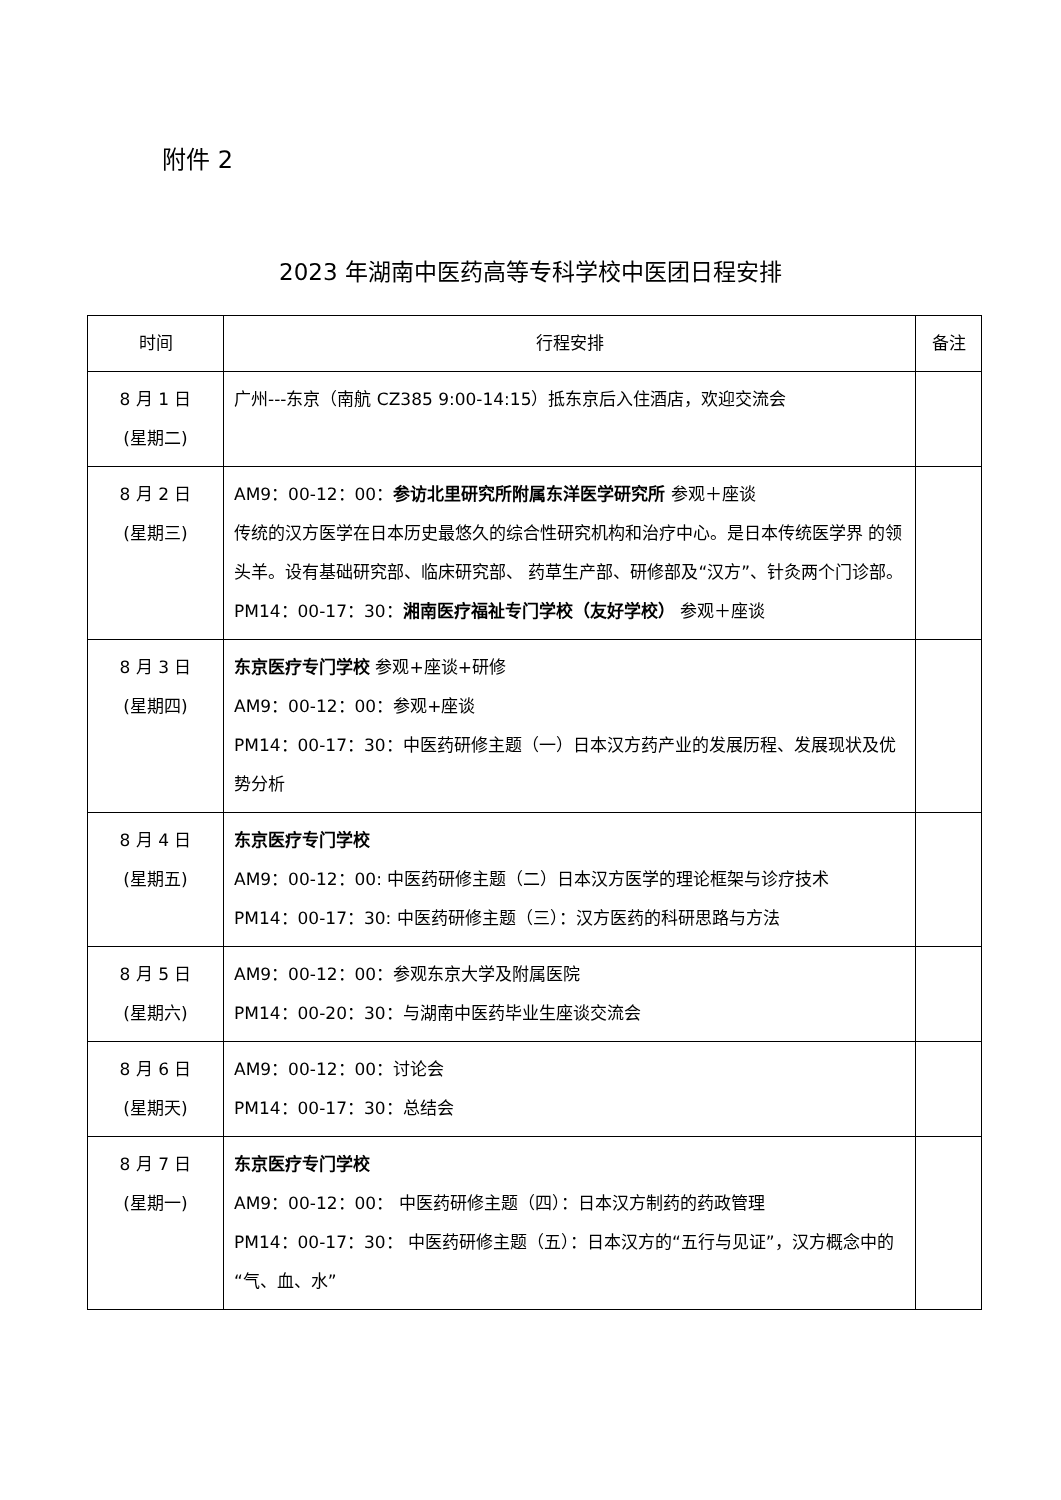附件 2
2023 年湖南中医药高等专科学校中医团日程安排
| 时间 | 行程安排 | 备注 |
| --- | --- | --- |
| 8 月 1 日 (星期二) | 广州---东京（南航 CZ385 9:00-14:15）抵东京后入住酒店，欢迎交流会 | |
| 8 月 2 日 (星期三) | AM9：00-12：00： 参访北里研究所附属东洋医学研究所 参观＋座谈 传统的汉方医学在日本历史最悠久的综合性研究机构和治疗中心。是日本传统医学界 的领头羊。设有基础研究部、临床研究部、 药草生产部、研修部及“汉方”、针灸两个门诊部。 PM14：00-17：30： 湘南医疗福祉专门学校（友好学校） 参观＋座谈 | |
| 8 月 3 日 (星期四) | 东京医疗专门学校 参观+座谈+研修 AM9：00-12：00：参观+座谈 PM14：00-17：30：中医药研修主题（一）日本汉方药产业的发展历程、发展现状及优势分析 | |
| 8 月 4 日 (星期五) | 东京医疗专门学校 AM9：00-12：00: 中医药研修主题（二）日本汉方医学的理论框架与诊疗技术 PM14：00-17：30: 中医药研修主题（三）：汉方医药的科研思路与方法 | |
| 8 月 5 日 (星期六) | AM9：00-12：00：参观东京大学及附属医院 PM14：00-20：30：与湖南中医药毕业生座谈交流会 | |
| 8 月 6 日 (星期天) | AM9：00-12：00：讨论会 PM14：00-17：30：总结会 | |
| 8 月 7 日 (星期一) | 东京医疗专门学校 AM9：00-12：00： 中医药研修主题（四）：日本汉方制药的药政管理 PM14：00-17：30： 中医药研修主题（五）：日本汉方的“五行与见证”，汉方概念中的“气、血、水” | |